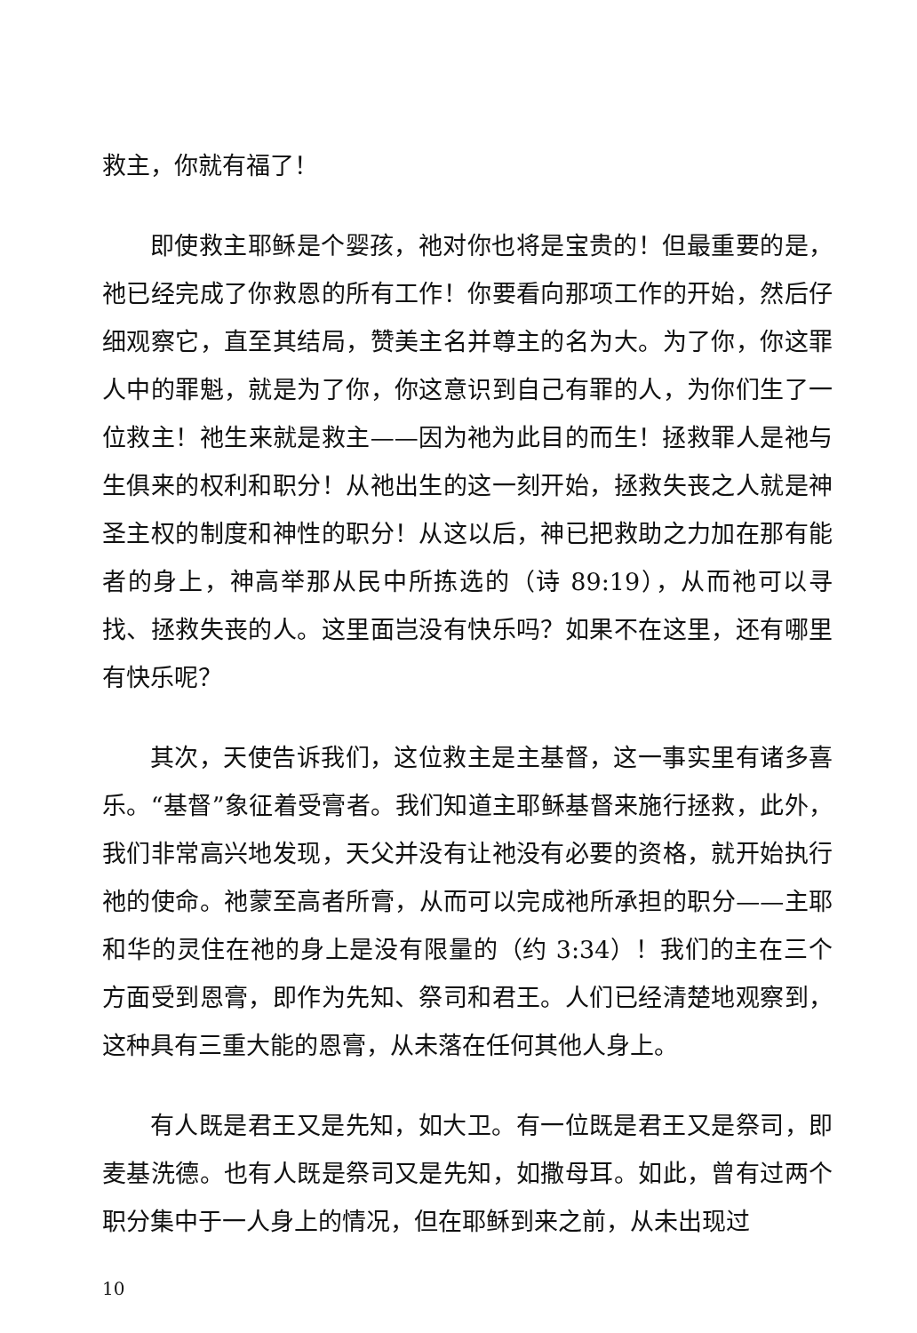救主，你就有福了！
即使救主耶稣是个婴孩，祂对你也将是宝贵的！但最重要的是，祂已经完成了你救恩的所有工作！你要看向那项工作的开始，然后仔细观察它，直至其结局，赞美主名并尊主的名为大。为了你，你这罪人中的罪魁，就是为了你，你这意识到自己有罪的人，为你们生了一位救主！祂生来就是救主——因为祂为此目的而生！拯救罪人是祂与生俱来的权利和职分！从祂出生的这一刻开始，拯救失丧之人就是神圣主权的制度和神性的职分！从这以后，神已把救助之力加在那有能者的身上，神高举那从民中所拣选的（诗 89:19），从而祂可以寻找、拯救失丧的人。这里面岂没有快乐吗？如果不在这里，还有哪里有快乐呢？
其次，天使告诉我们，这位救主是主基督，这一事实里有诸多喜乐。“基督”象征着受膏者。我们知道主耶稣基督来施行拯救，此外，我们非常高兴地发现，天父并没有让祂没有必要的资格，就开始执行祂的使命。祂蒙至高者所膏，从而可以完成祂所承担的职分——主耶和华的灵住在祂的身上是没有限量的（约 3:34）！我们的主在三个方面受到恩膏，即作为先知、祭司和君王。人们已经清楚地观察到，这种具有三重大能的恩膏，从未落在任何其他人身上。
有人既是君王又是先知，如大卫。有一位既是君王又是祭司，即麦基洗德。也有人既是祭司又是先知，如撒母耳。如此，曾有过两个职分集中于一人身上的情况，但在耶稣到来之前，从未出现过
10